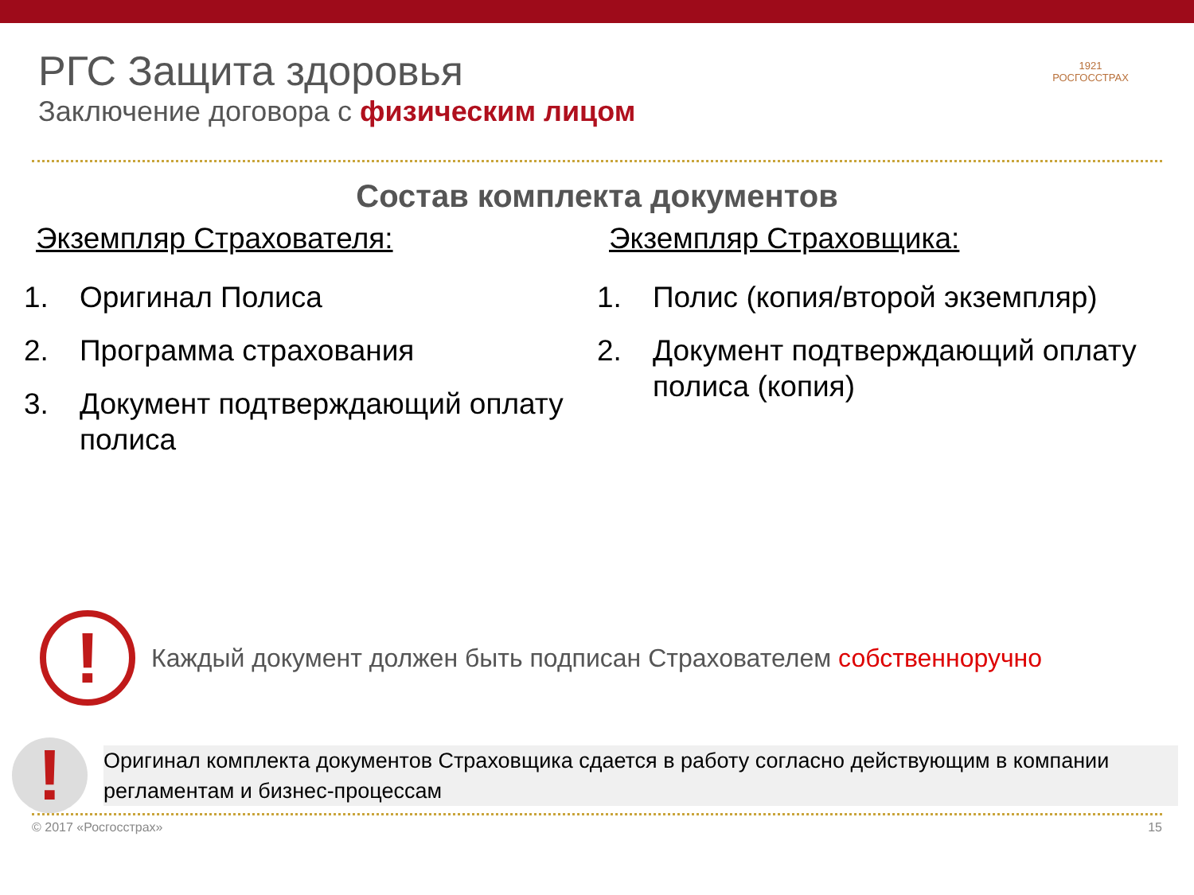1921
РОСГОССТРАХ
РГС Защита здоровья
Заключение договора с физическим лицом
Состав комплекта документов
Экземпляр Страхователя:
1. Оригинал Полиса
2. Программа страхования
3. Документ подтверждающий оплату полиса
Экземпляр Страховщика:
1. Полис (копия/второй экземпляр)
2. Документ подтверждающий оплату полиса (копия)
!
Каждый документ должен быть подписан Страхователем собственноручно
!
Оригинал комплекта документов Страховщика сдается в работу согласно действующим в компании
регламентам и бизнес-процессам
© 2017 «Росгосстрах» 15